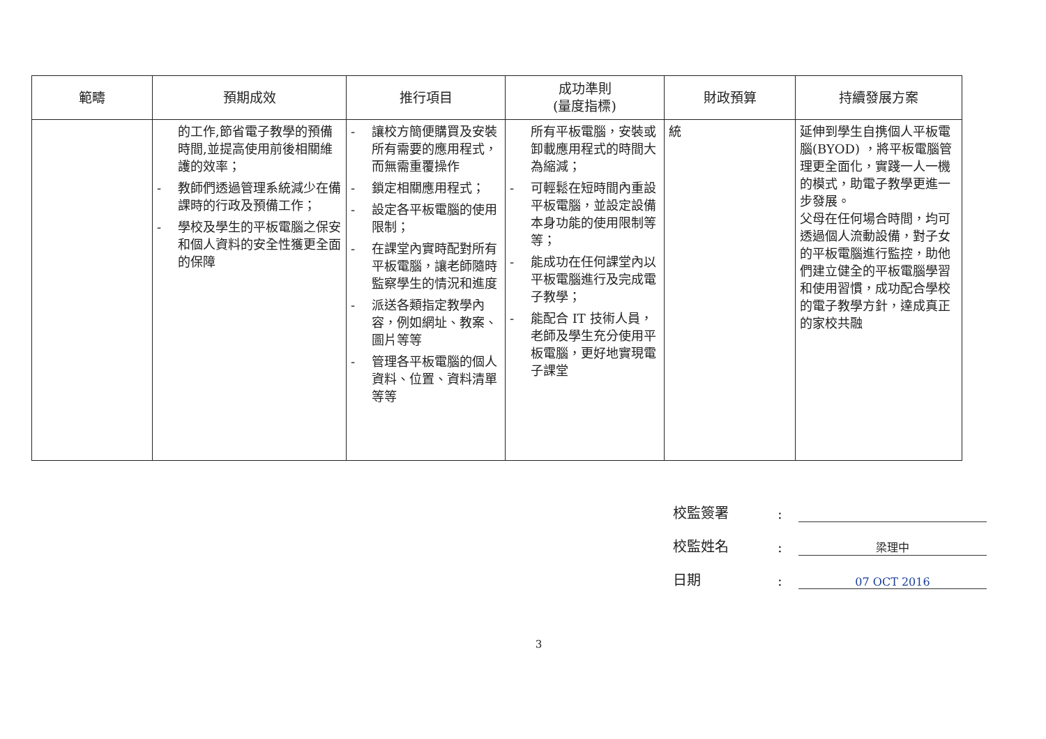| 範疇 | 預期成效 | 推行項目 | 成功準則 (量度指標) | 財政預算 | 持續發展方案 |
| --- | --- | --- | --- | --- | --- |
| | 的工作,節省電子教學的預備時間,並提高使用前後相關維護的效率； - 教師們透過管理系統減少在備課時的行政及預備工作； - 學校及學生的平板電腦之保安和個人資料的安全性獲更全面的保障 | - 讓校方簡便購買及安裝所有需要的應用程式，而無需重覆操作 - 鎖定相關應用程式； - 設定各平板電腦的使用限制； - 在課堂內實時配對所有平板電腦，讓老師隨時監察學生的情況和進度 - 派送各類指定教學內容，例如網址、教案、圖片等等 - 管理各平板電腦的個人資料、位置、資料清單等等 | 所有平板電腦，安裝或卸載應用程式的時間大為縮減； - 可輕鬆在短時間內重設平板電腦，並設定設備本身功能的使用限制等等； - 能成功在任何課堂內以平板電腦進行及完成電子教學； - 能配合 IT 技術人員，老師及學生充分使用平板電腦，更好地實現電子課堂 | 統 | 延伸到學生自携個人平板電腦(BYOD) ，將平板電腦管理更全面化，實踐一人一機的模式，助電子教學更進一步發展。 父母在任何場合時間，均可透過個人流動設備，對子女的平板電腦進行監控，助他們建立健全的平板電腦學習和使用習慣，成功配合學校的電子教學方針，達成真正的家校共融 |
校監簽署:
校監姓名: 梁理中
日期: 07 OCT 2016
3